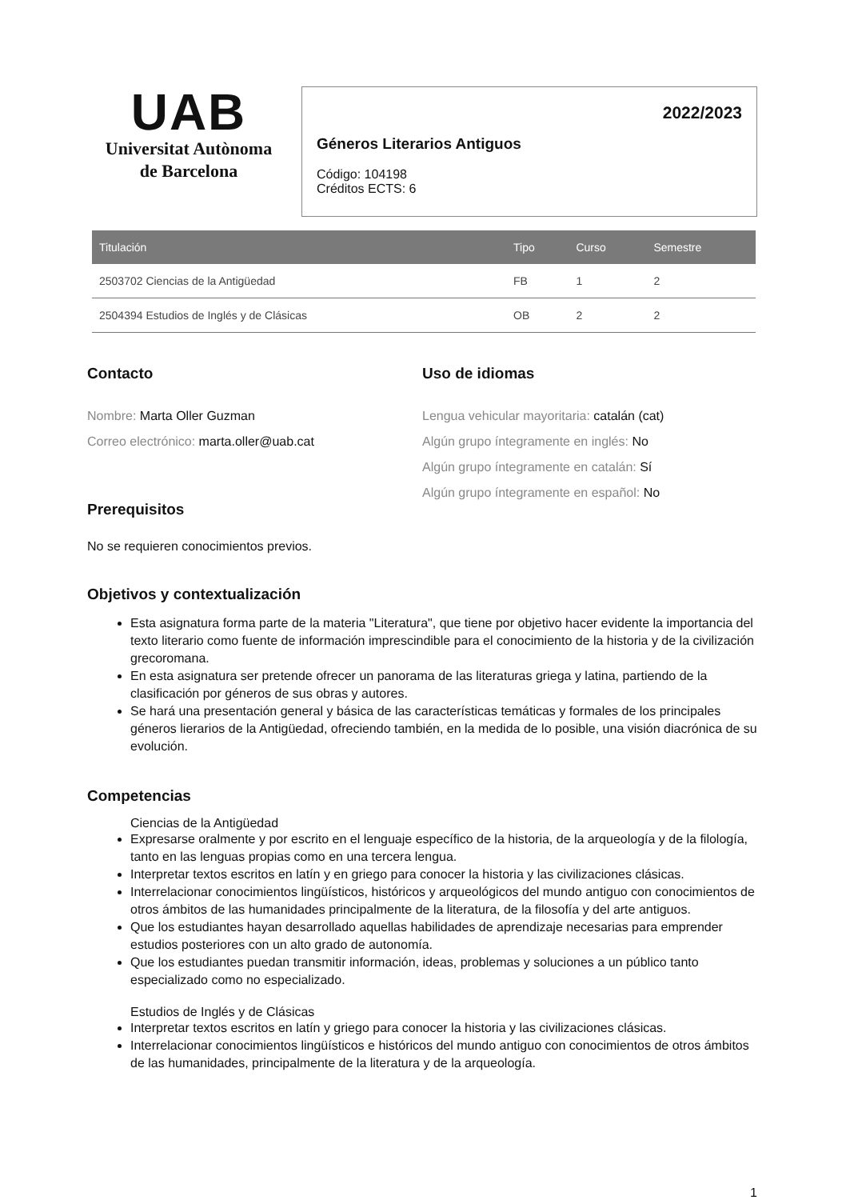UAB
Universitat Autònoma
de Barcelona
2022/2023
Géneros Literarios Antiguos
Código: 104198
Créditos ECTS: 6
| Titulación | Tipo | Curso | Semestre |
| --- | --- | --- | --- |
| 2503702 Ciencias de la Antigüedad | FB | 1 | 2 |
| 2504394 Estudios de Inglés y de Clásicas | OB | 2 | 2 |
Contacto
Nombre: Marta Oller Guzman
Correo electrónico: marta.oller@uab.cat
Uso de idiomas
Lengua vehicular mayoritaria: catalán (cat)
Algún grupo íntegramente en inglés: No
Algún grupo íntegramente en catalán: Sí
Algún grupo íntegramente en español: No
Prerequisitos
No se requieren conocimientos previos.
Objetivos y contextualización
Esta asignatura forma parte de la materia "Literatura", que tiene por objetivo hacer evidente la importancia del texto literario como fuente de información imprescindible para el conocimiento de la historia y de la civilización grecoromana.
En esta asignatura ser pretende ofrecer un panorama de las literaturas griega y latina, partiendo de la clasificación por géneros de sus obras y autores.
Se hará una presentación general y básica de las características temáticas y formales de los principales géneros lierarios de la Antigüedad, ofreciendo también, en la medida de lo posible, una visión diacrónica de su evolución.
Competencias
Ciencias de la Antigüedad
Expresarse oralmente y por escrito en el lenguaje específico de la historia, de la arqueología y de la filología, tanto en las lenguas propias como en una tercera lengua.
Interpretar textos escritos en latín y en griego para conocer la historia y las civilizaciones clásicas.
Interrelacionar conocimientos lingüísticos, históricos y arqueológicos del mundo antiguo con conocimientos de otros ámbitos de las humanidades principalmente de la literatura, de la filosofía y del arte antiguos.
Que los estudiantes hayan desarrollado aquellas habilidades de aprendizaje necesarias para emprender estudios posteriores con un alto grado de autonomía.
Que los estudiantes puedan transmitir información, ideas, problemas y soluciones a un público tanto especializado como no especializado.
Estudios de Inglés y de Clásicas
Interpretar textos escritos en latín y griego para conocer la historia y las civilizaciones clásicas.
Interrelacionar conocimientos lingüísticos e históricos del mundo antiguo con conocimientos de otros ámbitos de las humanidades, principalmente de la literatura y de la arqueología.
1